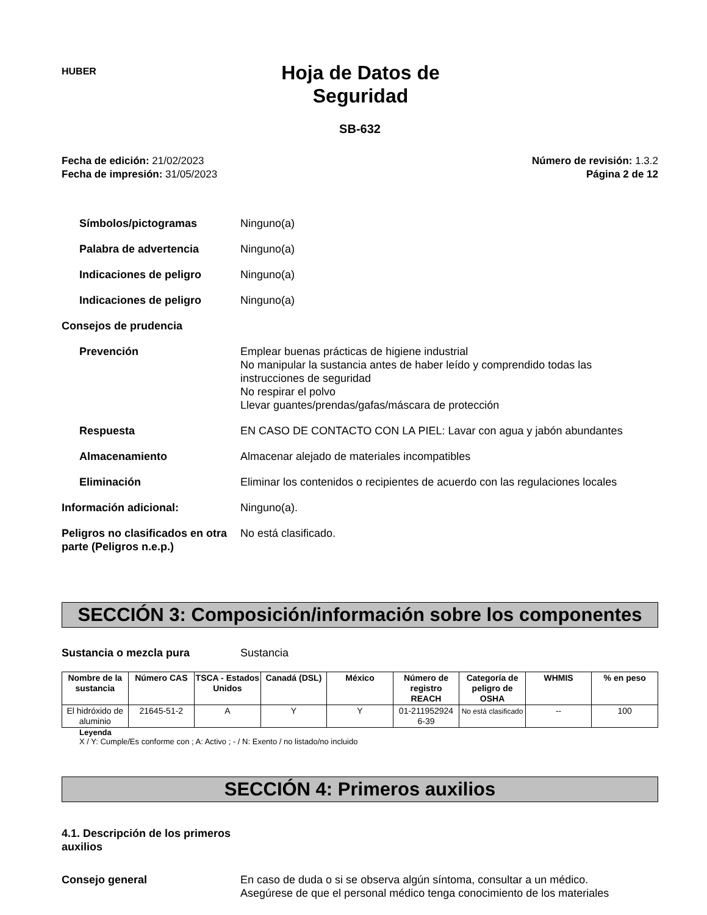HUBER
Hoja de Datos de Seguridad
SB-632
Fecha de edición: 21/02/2023
Fecha de impresión: 31/05/2023
Número de revisión: 1.3.2
Página 2 de 12
Símbolos/pictogramas Ninguno(a)
Palabra de advertencia Ninguno(a)
Indicaciones de peligro Ninguno(a)
Indicaciones de peligro Ninguno(a)
Consejos de prudencia
Prevención Emplear buenas prácticas de higiene industrial
No manipular la sustancia antes de haber leído y comprendido todas las instrucciones de seguridad
No respirar el polvo
Llevar guantes/prendas/gafas/máscara de protección
Respuesta EN CASO DE CONTACTO CON LA PIEL: Lavar con agua y jabón abundantes
Almacenamiento Almacenar alejado de materiales incompatibles
Eliminación Eliminar los contenidos o recipientes de acuerdo con las regulaciones locales
Información adicional: Ninguno(a).
Peligros no clasificados en otra parte (Peligros n.e.p.)
No está clasificado.
SECCIÓN 3: Composición/información sobre los componentes
Sustancia o mezcla pura Sustancia
| Nombre de la sustancia | Número CAS | TSCA - Estados Unidos | Canadá (DSL) | México | Número de registro REACH | Categoría de peligro de OSHA | WHMIS | % en peso |
| --- | --- | --- | --- | --- | --- | --- | --- | --- |
| El hidróxido de aluminio | 21645-51-2 | A | Y | Y | 01-211952924 6-39 | No está clasificado | -- | 100 |
Leyenda
X / Y: Cumple/Es conforme con ; A: Activo ; - / N: Exento / no listado/no incluido
SECCIÓN 4: Primeros auxilios
4.1. Descripción de los primeros auxilios
Consejo general En caso de duda o si se observa algún síntoma, consultar a un médico.
Asegúrese de que el personal médico tenga conocimiento de los materiales